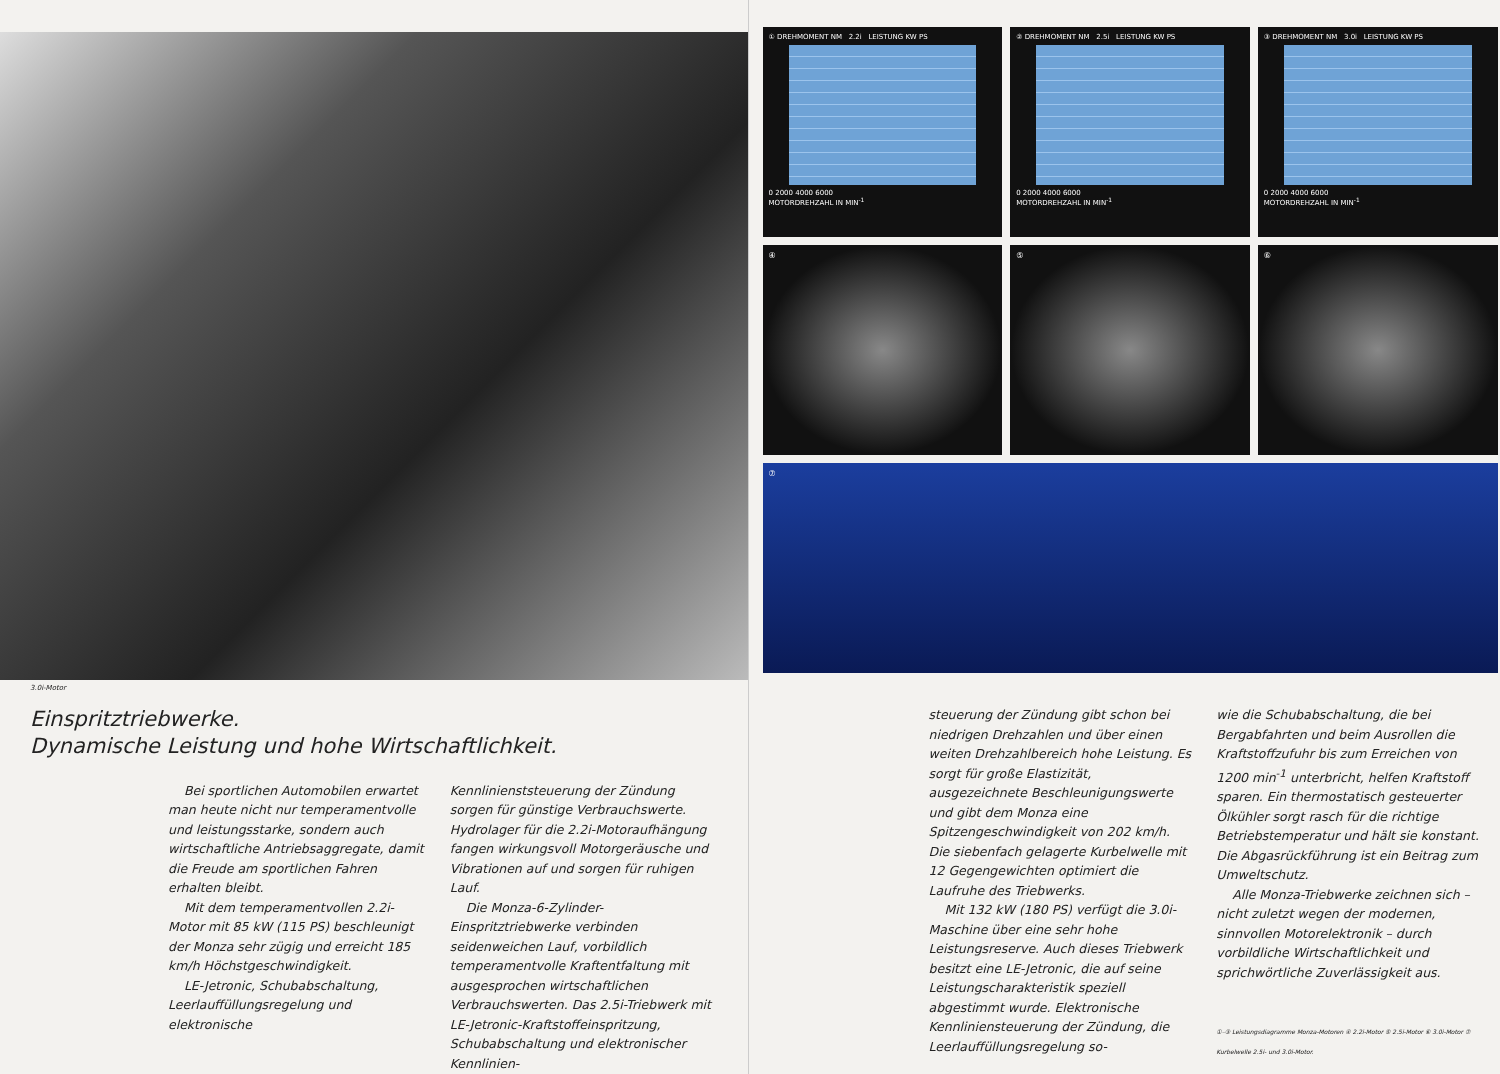3.0i-Motor
Einspritztriebwerke.
Dynamische Leistung und hohe Wirtschaftlichkeit.
Bei sportlichen Automobilen erwartet man heute nicht nur temperamentvolle und leistungsstarke, sondern auch wirtschaftliche Antriebsaggregate, damit die Freude am sportlichen Fahren erhalten bleibt.
Mit dem temperamentvollen 2.2i-Motor mit 85 kW (115 PS) beschleunigt der Monza sehr zügig und erreicht 185 km/h Höchstgeschwindigkeit.
LE-Jetronic, Schubabschaltung, Leerlauffüllungsregelung und elektronische
Kennlinienststeuerung der Zündung sorgen für günstige Verbrauchswerte. Hydrolager für die 2.2i-Motoraufhängung fangen wirkungsvoll Motorgeräusche und Vibrationen auf und sorgen für ruhigen Lauf.
Die Monza-6-Zylinder-Einspritztriebwerke verbinden seidenweichen Lauf, vorbildlich temperamentvolle Kraftentfaltung mit ausgesprochen wirtschaftlichen Verbrauchswerten. Das 2.5i-Triebwerk mit LE-Jetronic-Kraftstoffeinspritzung, Schubabschaltung und elektronischer Kennlinien-
① DREHMOMENT NM 2.2i LEISTUNG KW PS
0 2000 4000 6000
MOTORDREHZAHL IN MIN<sup>-1</sup>
② DREHMOMENT NM 2.5i LEISTUNG KW PS
0 2000 4000 6000
MOTORDREHZAHL IN MIN<sup>-1</sup>
③ DREHMOMENT NM 3.0i LEISTUNG KW PS
0 2000 4000 6000
MOTORDREHZAHL IN MIN<sup>-1</sup>
④
⑤
⑥
⑦
steuerung der Zündung gibt schon bei niedrigen Drehzahlen und über einen weiten Drehzahlbereich hohe Leistung. Es sorgt für große Elastizität, ausgezeichnete Beschleunigungswerte und gibt dem Monza eine Spitzengeschwindigkeit von 202 km/h. Die siebenfach gelagerte Kurbelwelle mit 12 Gegengewichten optimiert die Laufruhe des Triebwerks.
Mit 132 kW (180 PS) verfügt die 3.0i-Maschine über eine sehr hohe Leistungsreserve. Auch dieses Triebwerk besitzt eine LE-Jetronic, die auf seine Leistungscharakteristik speziell abgestimmt wurde. Elektronische Kennliniensteuerung der Zündung, die Leerlauffüllungsregelung so-
wie die Schubabschaltung, die bei Bergabfahrten und beim Ausrollen die Kraftstoffzufuhr bis zum Erreichen von 1200 min<sup>-1</sup> unterbricht, helfen Kraftstoff sparen. Ein thermostatisch gesteuerter Ölkühler sorgt rasch für die richtige Betriebstemperatur und hält sie konstant. Die Abgasrückführung ist ein Beitrag zum Umweltschutz.
Alle Monza-Triebwerke zeichnen sich – nicht zuletzt wegen der modernen, sinnvollen Motorelektronik – durch vorbildliche Wirtschaftlichkeit und sprichwörtliche Zuverlässigkeit aus.
①–③ Leistungsdiagramme Monza-Motoren ④ 2.2i-Motor ⑤ 2.5i-Motor ⑥ 3.0i-Motor ⑦ Kurbelwelle 2.5i- und 3.0i-Motor.